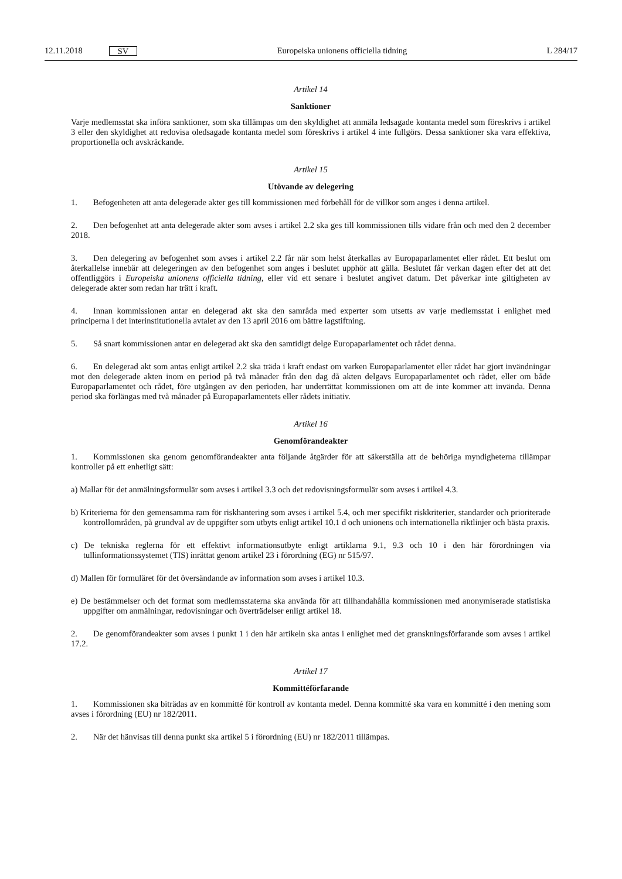12.11.2018 SV
Europeiska unionens officiella tidning L 284/17
Artikel 14
Sanktioner
Varje medlemsstat ska införa sanktioner, som ska tillämpas om den skyldighet att anmäla ledsagade kontanta medel som föreskrivs i artikel 3 eller den skyldighet att redovisa oledsagade kontanta medel som föreskrivs i artikel 4 inte fullgörs. Dessa sanktioner ska vara effektiva, proportionella och avskräckande.
Artikel 15
Utövande av delegering
1. Befogenheten att anta delegerade akter ges till kommissionen med förbehåll för de villkor som anges i denna artikel.
2. Den befogenhet att anta delegerade akter som avses i artikel 2.2 ska ges till kommissionen tills vidare från och med den 2 december 2018.
3. Den delegering av befogenhet som avses i artikel 2.2 får när som helst återkallas av Europaparlamentet eller rådet. Ett beslut om återkallelse innebär att delegeringen av den befogenhet som anges i beslutet upphör att gälla. Beslutet får verkan dagen efter det att det offentliggörs i Europeiska unionens officiella tidning, eller vid ett senare i beslutet angivet datum. Det påverkar inte giltigheten av delegerade akter som redan har trätt i kraft.
4. Innan kommissionen antar en delegerad akt ska den samråda med experter som utsetts av varje medlemsstat i enlighet med principerna i det interinstitutionella avtalet av den 13 april 2016 om bättre lagstiftning.
5. Så snart kommissionen antar en delegerad akt ska den samtidigt delge Europaparlamentet och rådet denna.
6. En delegerad akt som antas enligt artikel 2.2 ska träda i kraft endast om varken Europaparlamentet eller rådet har gjort invändningar mot den delegerade akten inom en period på två månader från den dag då akten delgavs Europaparlamentet och rådet, eller om både Europaparlamentet och rådet, före utgången av den perioden, har underrättat kommissionen om att de inte kommer att invända. Denna period ska förlängas med två månader på Europaparlamentets eller rådets initiativ.
Artikel 16
Genomförandeakter
1. Kommissionen ska genom genomförandeakter anta följande åtgärder för att säkerställa att de behöriga myndigheterna tillämpar kontroller på ett enhetligt sätt:
a) Mallar för det anmälningsformulär som avses i artikel 3.3 och det redovisningsformulär som avses i artikel 4.3.
b) Kriterierna för den gemensamma ram för riskhantering som avses i artikel 5.4, och mer specifikt riskkriterier, standarder och prioriterade kontrollområden, på grundval av de uppgifter som utbyts enligt artikel 10.1 d och unionens och internationella riktlinjer och bästa praxis.
c) De tekniska reglerna för ett effektivt informationsutbyte enligt artiklarna 9.1, 9.3 och 10 i den här förordningen via tullinformationssystemet (TIS) inrättat genom artikel 23 i förordning (EG) nr 515/97.
d) Mallen för formuläret för det översändande av information som avses i artikel 10.3.
e) De bestämmelser och det format som medlemsstaterna ska använda för att tillhandahålla kommissionen med anonymiserade statistiska uppgifter om anmälningar, redovisningar och överträdelser enligt artikel 18.
2. De genomförandeakter som avses i punkt 1 i den här artikeln ska antas i enlighet med det granskningsförfarande som avses i artikel 17.2.
Artikel 17
Kommittéförfarande
1. Kommissionen ska biträdas av en kommitté för kontroll av kontanta medel. Denna kommitté ska vara en kommitté i den mening som avses i förordning (EU) nr 182/2011.
2. När det hänvisas till denna punkt ska artikel 5 i förordning (EU) nr 182/2011 tillämpas.